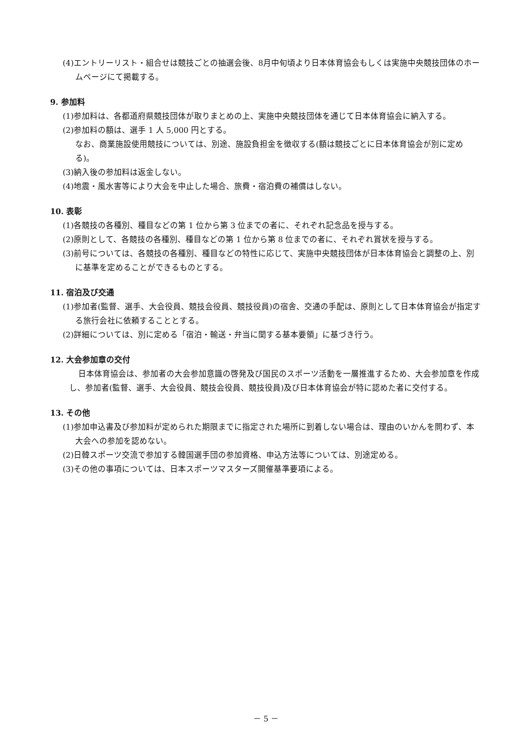(4)エントリーリスト・組合せは競技ごとの抽選会後、8月中旬頃より日本体育協会もしくは実施中央競技団体のホームページにて掲載する。
9. 参加料
(1)参加料は、各都道府県競技団体が取りまとめの上、実施中央競技団体を通じて日本体育協会に納入する。
(2)参加料の額は、選手 1 人 5,000 円とする。
なお、商業施設使用競技については、別途、施設負担金を徴収する(額は競技ごとに日本体育協会が別に定める)。
(3)納入後の参加料は返金しない。
(4)地震・風水害等により大会を中止した場合、旅費・宿泊費の補償はしない。
10. 表彰
(1)各競技の各種別、種目などの第 1 位から第 3 位までの者に、それぞれ記念品を授与する。
(2)原則として、各競技の各種別、種目などの第 1 位から第 8 位までの者に、それぞれ賞状を授与する。
(3)前号については、各競技の各種別、種目などの特性に応じて、実施中央競技団体が日本体育協会と調整の上、別に基準を定めることができるものとする。
11. 宿泊及び交通
(1)参加者(監督、選手、大会役員、競技会役員、競技役員)の宿舎、交通の手配は、原則として日本体育協会が指定する旅行会社に依頼することとする。
(2)詳細については、別に定める「宿泊・輸送・弁当に関する基本要領」に基づき行う。
12. 大会参加章の交付
日本体育協会は、参加者の大会参加意識の啓発及び国民のスポーツ活動を一層推進するため、大会参加章を作成し、参加者(監督、選手、大会役員、競技会役員、競技役員)及び日本体育協会が特に認めた者に交付する。
13. その他
(1)参加申込書及び参加料が定められた期限までに指定された場所に到着しない場合は、理由のいかんを問わず、本大会への参加を認めない。
(2)日韓スポーツ交流で参加する韓国選手団の参加資格、申込方法等については、別途定める。
(3)その他の事項については、日本スポーツマスターズ開催基準要項による。
－ 5 －